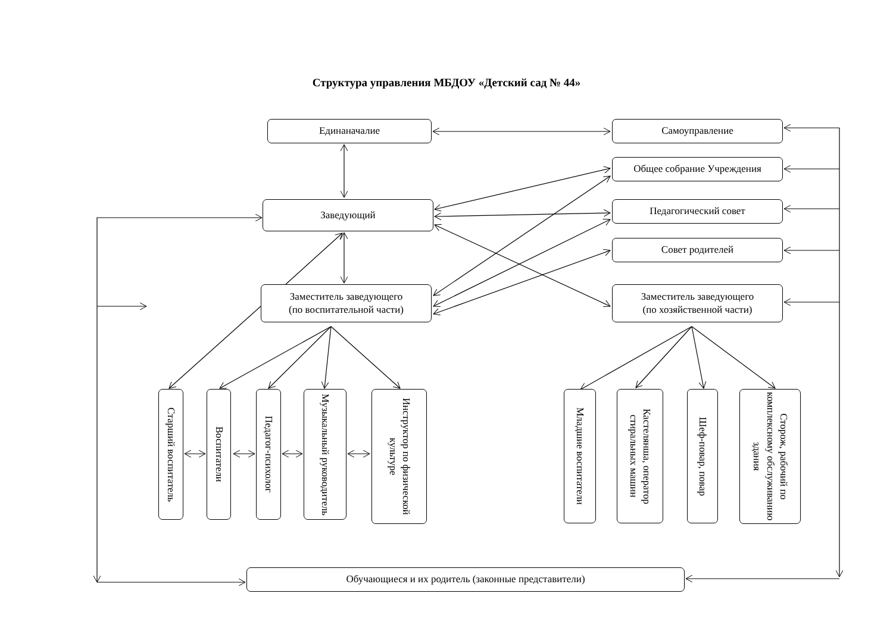Структура управления МБДОУ «Детский сад № 44»
Единаначалие Самоуправление
Общее собрание Учреждения
Заведующий
Педагогический совет
Совет родителей
Заместитель заведующего
(по воспитательной части)
Заместитель заведующего
(по хозяйственной части)
Старший воспитатель
Воспитатели
Педагог-психолог
Музыкальный руководитель
Инструктор по физической культуре
Младшие воспитатели
Кастелянша, оператор стиральных машин
Шеф-повар, повар
Сторож, рабочий по комплексному обслуживанию здания
Обучающиеся и их родитель (законные представители)